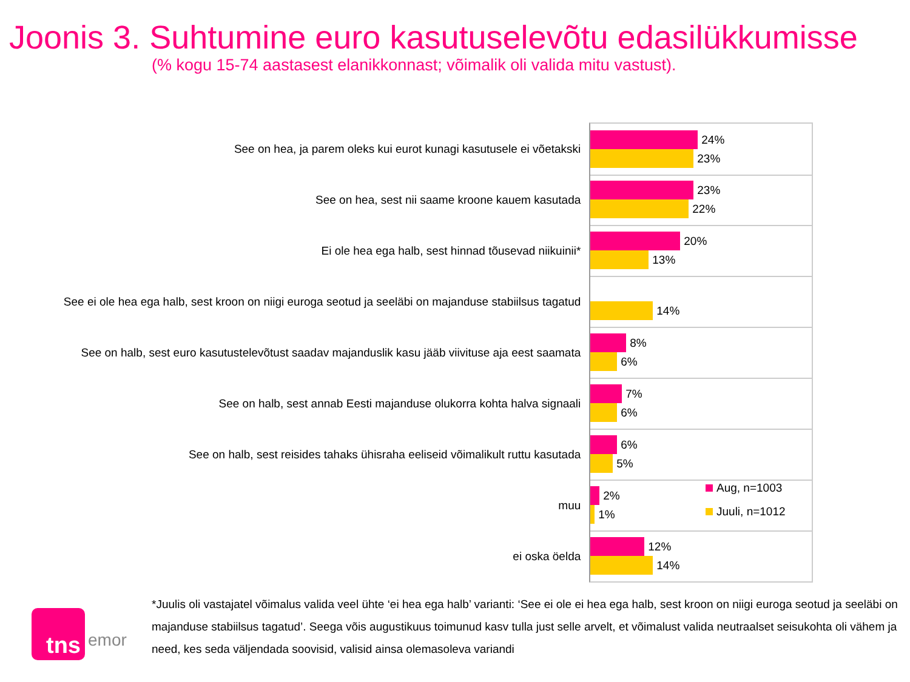Joonis 3. Suhtumine euro kasutuselevõtu edasilükkumisse
(% kogu 15-74 aastasest elanikkonnast; võimalik oli valida mitu vastust).
See on hea, ja parem oleks kui eurot kunagi kasutusele ei võetakski
24%
23%
See on hea, sest nii saame kroone kauem kasutada
23%
22%
Ei ole hea ega halb, sest hinnad tõusevad niikuinii*
20%
13%
See ei ole hea ega halb, sest kroon on niigi euroga seotud ja seeläbi on majanduse stabiilsus tagatud
14%
See on halb, sest euro kasutustelevõtust saadav majanduslik kasu jääb viivituse aja eest saamata
8%
6%
See on halb, sest annab Eesti majanduse olukorra kohta halva signaali
7%
6%
See on halb, sest reisides tahaks ühisraha eeliseid võimalikult ruttu kasutada
6%
5%
muu
2%
1%
ei oska öelda
12%
14%
Aug, n=1003
Juuli, n=1012
*Juulis oli vastajatel võimalus valida veel ühte ‘ei hea ega halb’ varianti: ‘See ei ole ei hea ega halb, sest kroon on niigi euroga seotud ja seeläbi on majanduse stabiilsus tagatud’. Seega võis augustikuus toimunud kasv tulla just selle arvelt, et võimalust valida neutraalset seisukohta oli vähem ja need, kes seda väljendada soovisid, valisid ainsa olemasoleva variandi
tns
emor